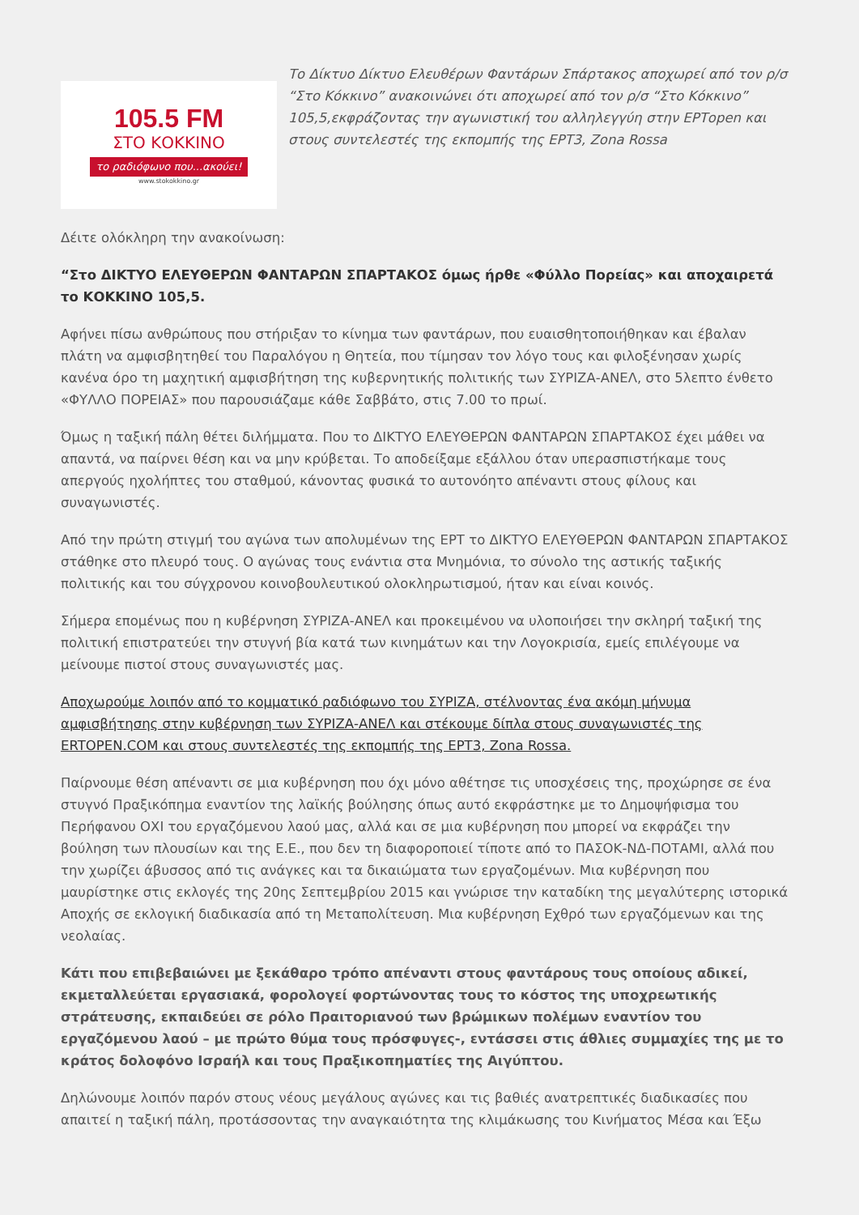105.5 FM
ΣΤΟ ΚΟΚΚΙΝΟ
το ραδιόφωνο που...ακούει!
www.stokokkino.gr
Το Δίκτυο Δίκτυο Ελευθέρων Φαντάρων Σπάρτακος αποχωρεί από τον ρ/σ “Στο Κόκκινο” ανακοινώνει ότι αποχωρεί από τον ρ/σ “Στο Κόκκινο” 105,5,εκφράζοντας την αγωνιστική του αλληλεγγύη στην ΕΡΤopen και στους συντελεστές της εκπομπής της ΕΡΤ3, Zona Rossa
Δέιτε ολόκληρη την ανακοίνωση:
“Στο ΔΙΚΤΥΟ ΕΛΕΥΘΕΡΩΝ ΦΑΝΤΑΡΩΝ ΣΠΑΡΤΑΚΟΣ όμως ήρθε «Φύλλο Πορείας» και αποχαιρετά το ΚΟΚΚΙΝΟ 105,5.
Αφήνει πίσω ανθρώπους που στήριξαν το κίνημα των φαντάρων, που ευαισθητοποιήθηκαν και έβαλαν πλάτη να αμφισβητηθεί του Παραλόγου η Θητεία, που τίμησαν τον λόγο τους και φιλοξένησαν χωρίς κανένα όρο τη μαχητική αμφισβήτηση της κυβερνητικής πολιτικής των ΣΥΡΙΖΑ-ΑΝΕΛ, στο 5λεπτο ένθετο «ΦΥΛΛΟ ΠΟΡΕΙΑΣ» που παρουσιάζαμε κάθε Σαββάτο, στις 7.00 το πρωί.
Όμως η ταξική πάλη θέτει διλήμματα. Που το ΔΙΚΤΥΟ ΕΛΕΥΘΕΡΩΝ ΦΑΝΤΑΡΩΝ ΣΠΑΡΤΑΚΟΣ έχει μάθει να απαντά, να παίρνει θέση και να μην κρύβεται. Το αποδείξαμε εξάλλου όταν υπερασπιστήκαμε τους απεργούς ηχολήπτες του σταθμού, κάνοντας φυσικά το αυτονόητο απέναντι στους φίλους και συναγωνιστές.
Από την πρώτη στιγμή του αγώνα των απολυμένων της ΕΡΤ το ΔΙΚΤΥΟ ΕΛΕΥΘΕΡΩΝ ΦΑΝΤΑΡΩΝ ΣΠΑΡΤΑΚΟΣ στάθηκε στο πλευρό τους. Ο αγώνας τους ενάντια στα Μνημόνια, το σύνολο της αστικής ταξικής πολιτικής και του σύγχρονου κοινοβουλευτικού ολοκληρωτισμού, ήταν και είναι κοινός.
Σήμερα επομένως που η κυβέρνηση ΣΥΡΙΖΑ-ΑΝΕΛ και προκειμένου να υλοποιήσει την σκληρή ταξική της πολιτική επιστρατεύει την στυγνή βία κατά των κινημάτων και την Λογοκρισία, εμείς επιλέγουμε να μείνουμε πιστοί στους συναγωνιστές μας.
Αποχωρούμε λοιπόν από το κομματικό ραδιόφωνο του ΣΥΡΙΖΑ, στέλνοντας ένα ακόμη μήνυμα αμφισβήτησης στην κυβέρνηση των ΣΥΡΙΖΑ-ΑΝΕΛ και στέκουμε δίπλα στους συναγωνιστές της ERTOPEN.COM και στους συντελεστές της εκπομπής της ΕΡΤ3, Zona Rossa.
Παίρνουμε θέση απέναντι σε μια κυβέρνηση που όχι μόνο αθέτησε τις υποσχέσεις της, προχώρησε σε ένα στυγνό Πραξικόπημα εναντίον της λαϊκής βούλησης όπως αυτό εκφράστηκε με το Δημοψήφισμα του Περήφανου ΟΧΙ του εργαζόμενου λαού μας, αλλά και σε μια κυβέρνηση που μπορεί να εκφράζει την βούληση των πλουσίων και της Ε.Ε., που δεν τη διαφοροποιεί τίποτε από το ΠΑΣΟΚ-ΝΔ-ΠΟΤΑΜΙ, αλλά που την χωρίζει άβυσσος από τις ανάγκες και τα δικαιώματα των εργαζομένων. Μια κυβέρνηση που μαυρίστηκε στις εκλογές της 20ης Σεπτεμβρίου 2015 και γνώρισε την καταδίκη της μεγαλύτερης ιστορικά Αποχής σε εκλογική διαδικασία από τη Μεταπολίτευση. Μια κυβέρνηση Εχθρό των εργαζόμενων και της νεολαίας.
Κάτι που επιβεβαιώνει με ξεκάθαρο τρόπο απέναντι στους φαντάρους τους οποίους αδικεί, εκμεταλλεύεται εργασιακά, φορολογεί φορτώνοντας τους το κόστος της υποχρεωτικής στράτευσης, εκπαιδεύει σε ρόλο Πραιτοριανού των βρώμικων πολέμων εναντίον του εργαζόμενου λαού – με πρώτο θύμα τους πρόσφυγες-, εντάσσει στις άθλιες συμμαχίες της με το κράτος δολοφόνο Ισραήλ και τους Πραξικοπηματίες της Αιγύπτου.
Δηλώνουμε λοιπόν παρόν στους νέους μεγάλους αγώνες και τις βαθιές ανατρεπτικές διαδικασίες που απαιτεί η ταξική πάλη, προτάσσοντας την αναγκαιότητα της κλιμάκωσης του Κινήματος Μέσα και Έξω